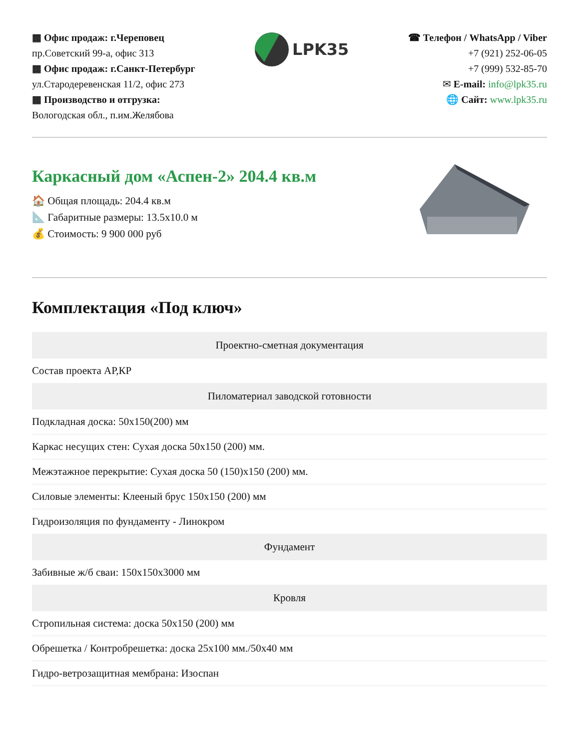▦ Офис продаж: г.Череповец
пр.Советский 99-а, офис 313
▦ Офис продаж: г.Санкт-Петербург
ул.Стародеревенская 11/2, офис 273
▦ Производство и отгрузка:
Вологодская обл., п.им.Желябова
LPK35
☎ Телефон / WhatsApp / Viber
+7 (921) 252-06-05
+7 (999) 532-85-70
✉ E-mail: info@lpk35.ru
🌐 Сайт: www.lpk35.ru
Каркасный дом «Аспен-2» 204.4 кв.м
🏠 Общая площадь: 204.4 кв.м
📐 Габаритные размеры: 13.5x10.0 м
💰 Стоимость: 9 900 000 руб
Комплектация «Под ключ»
| Проектно-сметная документация |
| --- |
| Состав проекта АР,КР |
| Пиломатериал заводской готовности |
| Подкладная доска: 50x150(200) мм |
| Каркас несущих стен: Сухая доска 50x150 (200) мм. |
| Межэтажное перекрытие: Сухая доска 50 (150)x150 (200) мм. |
| Силовые элементы: Клееный брус 150x150 (200) мм |
| Гидроизоляция по фундаменту - Линокром |
| Фундамент |
| Забивные ж/б сваи: 150x150x3000 мм |
| Кровля |
| Стропильная система: доска 50x150 (200) мм |
| Обрешетка / Контробрешетка: доска 25x100 мм./50x40 мм |
| Гидро-ветрозащитная мембрана: Изоспан |